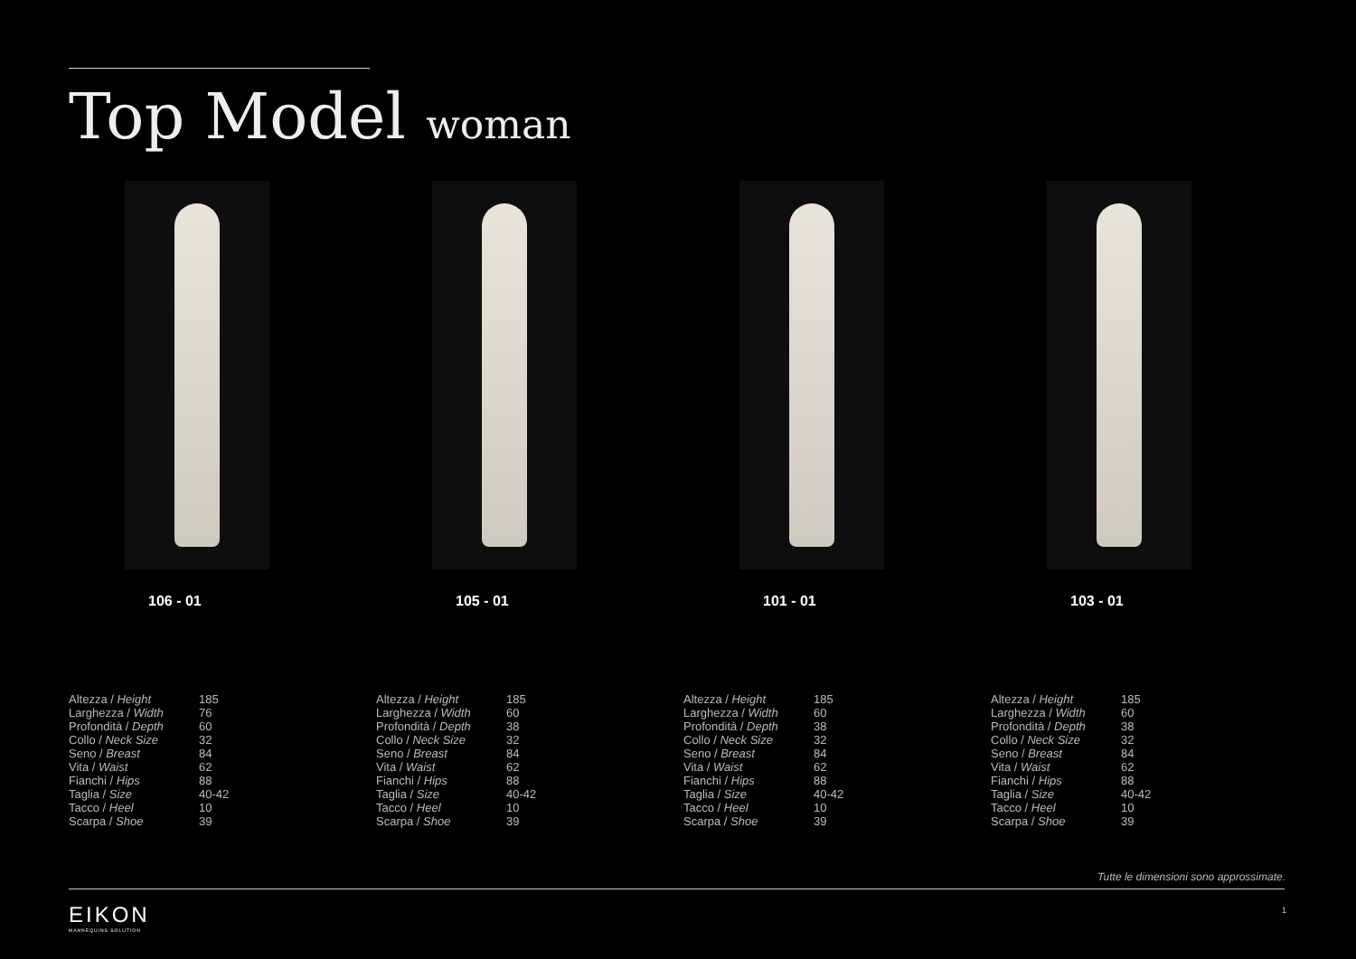Top Model woman
106 - 01
| Altezza / Height | 185 |
| Larghezza / Width | 76 |
| Profondità / Depth | 60 |
| Collo / Neck Size | 32 |
| Seno / Breast | 84 |
| Vita / Waist | 62 |
| Fianchi / Hips | 88 |
| Taglia / Size | 40-42 |
| Tacco / Heel | 10 |
| Scarpa / Shoe | 39 |
105 - 01
| Altezza / Height | 185 |
| Larghezza / Width | 60 |
| Profondità / Depth | 38 |
| Collo / Neck Size | 32 |
| Seno / Breast | 84 |
| Vita / Waist | 62 |
| Fianchi / Hips | 88 |
| Taglia / Size | 40-42 |
| Tacco / Heel | 10 |
| Scarpa / Shoe | 39 |
101 - 01
| Altezza / Height | 185 |
| Larghezza / Width | 60 |
| Profondità / Depth | 38 |
| Collo / Neck Size | 32 |
| Seno / Breast | 84 |
| Vita / Waist | 62 |
| Fianchi / Hips | 88 |
| Taglia / Size | 40-42 |
| Tacco / Heel | 10 |
| Scarpa / Shoe | 39 |
103 - 01
| Altezza / Height | 185 |
| Larghezza / Width | 60 |
| Profondità / Depth | 38 |
| Collo / Neck Size | 32 |
| Seno / Breast | 84 |
| Vita / Waist | 62 |
| Fianchi / Hips | 88 |
| Taglia / Size | 40-42 |
| Tacco / Heel | 10 |
| Scarpa / Shoe | 39 |
Tutte le dimensioni sono approssimate.
EIKON
MANNEQUINS SOLUTION
1